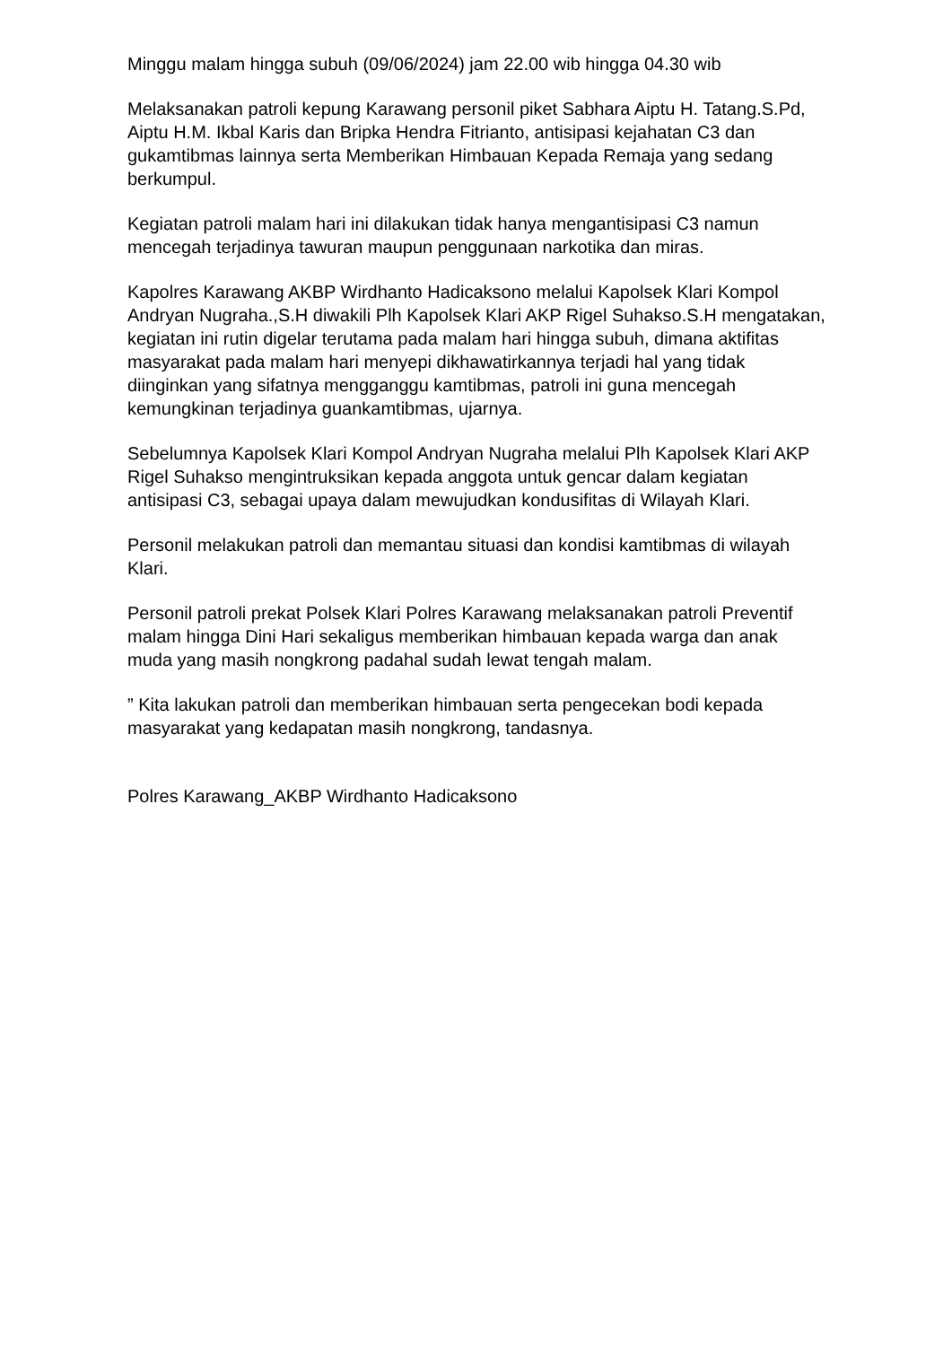Minggu malam hingga subuh (09/06/2024) jam 22.00 wib hingga 04.30 wib
Melaksanakan patroli kepung Karawang personil piket Sabhara Aiptu H. Tatang.S.Pd, Aiptu H.M. Ikbal Karis dan Bripka Hendra Fitrianto, antisipasi kejahatan C3 dan gukamtibmas lainnya serta Memberikan Himbauan Kepada Remaja yang sedang berkumpul.
Kegiatan patroli malam hari ini dilakukan tidak hanya mengantisipasi C3 namun mencegah terjadinya tawuran maupun penggunaan narkotika dan miras.
Kapolres Karawang AKBP Wirdhanto Hadicaksono melalui Kapolsek Klari Kompol Andryan Nugraha.,S.H diwakili Plh Kapolsek Klari AKP Rigel Suhakso.S.H mengatakan, kegiatan ini rutin digelar terutama pada malam hari hingga subuh, dimana aktifitas masyarakat pada malam hari menyepi dikhawatirkannya terjadi hal yang tidak diinginkan yang sifatnya mengganggu kamtibmas, patroli ini guna mencegah kemungkinan terjadinya guankamtibmas, ujarnya.
Sebelumnya Kapolsek Klari Kompol Andryan Nugraha melalui Plh Kapolsek Klari AKP Rigel Suhakso mengintruksikan kepada anggota untuk gencar dalam kegiatan antisipasi C3, sebagai upaya dalam mewujudkan kondusifitas di Wilayah Klari.
Personil melakukan patroli dan memantau situasi dan kondisi kamtibmas di wilayah Klari.
Personil patroli prekat Polsek Klari Polres Karawang melaksanakan patroli Preventif malam hingga Dini Hari sekaligus memberikan himbauan kepada warga dan anak muda yang masih nongkrong padahal sudah lewat tengah malam.
” Kita lakukan patroli dan memberikan himbauan serta pengecekan bodi kepada masyarakat yang kedapatan masih nongkrong, tandasnya.
Polres Karawang_AKBP Wirdhanto Hadicaksono